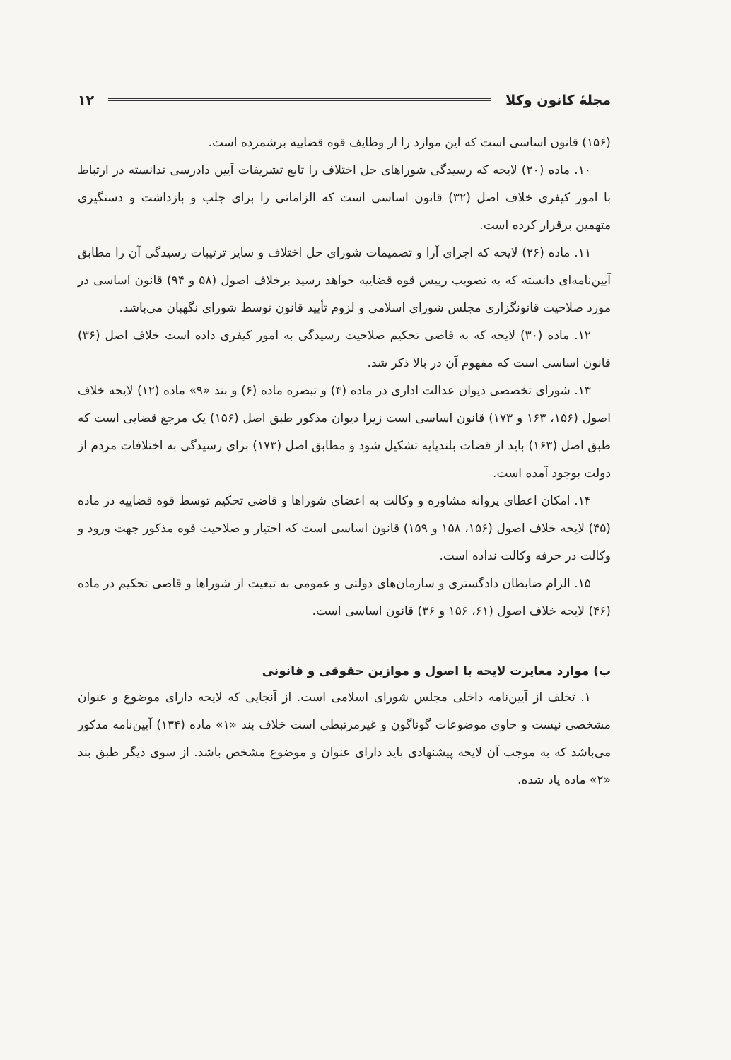مجلۀ کانون وکلا ۱۲
(۱۵۶) قانون اساسی است که این موارد را از وظایف قوه قضاییه برشمرده است.
۱۰. ماده (۲۰) لایحه که رسیدگی شوراهای حل اختلاف را تابع تشریفات آیین دادرسی ندانسته در ارتباط با امور کیفری خلاف اصل (۳۲) قانون اساسی است که الزاماتی را برای جلب و بازداشت و دستگیری متهمین برقرار کرده است.
۱۱. ماده (۲۶) لایحه که اجرای آرا و تصمیمات شورای حل اختلاف و سایر ترتیبات رسیدگی آن را مطابق آیین‌نامه‌ای دانسته که به تصویب رییس قوه قضاییه خواهد رسید برخلاف اصول (۵۸ و ۹۴) قانون اساسی در مورد صلاحیت قانونگزاری مجلس شورای اسلامی و لزوم تأیید قانون توسط شورای نگهبان می‌باشد.
۱۲. ماده (۳۰) لایحه که به قاضی تحکیم صلاحیت رسیدگی به امور کیفری داده است خلاف اصل (۳۶) قانون اساسی است که مفهوم آن در بالا ذکر شد.
۱۳. شورای تخصصی دیوان عدالت اداری در ماده (۴) و تبصره ماده (۶) و بند «۹» ماده (۱۲) لایحه خلاف اصول (۱۵۶، ۱۶۳ و ۱۷۳) قانون اساسی است زیرا دیوان مذکور طبق اصل (۱۵۶) یک مرجع قضایی است که طبق اصل (۱۶۳) باید از قضات بلندپایه تشکیل شود و مطابق اصل (۱۷۳) برای رسیدگی به اختلافات مردم از دولت بوجود آمده است.
۱۴. امکان اعطای پروانه مشاوره و وکالت به اعضای شوراها و قاضی تحکیم توسط قوه قضاییه در ماده (۴۵) لایحه خلاف اصول (۱۵۶، ۱۵۸ و ۱۵۹) قانون اساسی است که اختیار و صلاحیت قوه مذکور جهت ورود و وکالت در حرفه وکالت نداده است.
۱۵. الزام ضابطان دادگستری و سازمان‌های دولتی و عمومی به تبعیت از شوراها و قاضی تحکیم در ماده (۴۶) لایحه خلاف اصول (۶۱، ۱۵۶ و ۳۶) قانون اساسی است.
ب) موارد مغایرت لایحه با اصول و موازین حقوقی و قانونی
۱. تخلف از آیین‌نامه داخلی مجلس شورای اسلامی است. از آنجایی که لایحه دارای موضوع و عنوان مشخصی نیست و حاوی موضوعات گوناگون و غیرمرتبطی است خلاف بند «۱» ماده (۱۳۴) آیین‌نامه مذکور می‌باشد که به موجب آن لایحه پیشنهادی باید دارای عنوان و موضوع مشخص باشد. از سوی دیگر طبق بند «۲» ماده یاد شده،